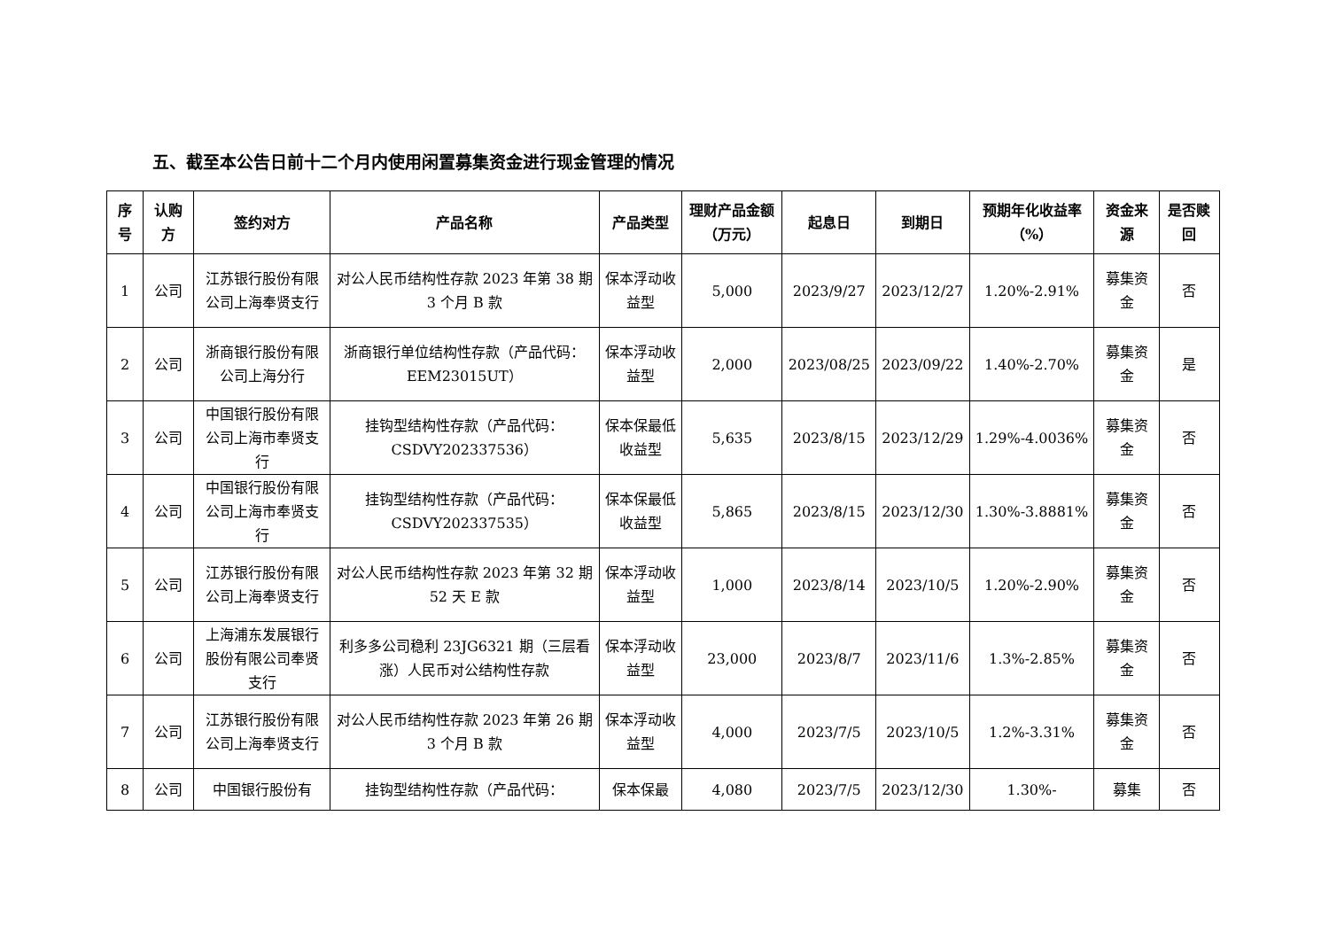五、截至本公告日前十二个月内使用闲置募集资金进行现金管理的情况
| 序号 | 认购方 | 签约对方 | 产品名称 | 产品类型 | 理财产品金额（万元） | 起息日 | 到期日 | 预期年化收益率（%） | 资金来源 | 是否赎回 |
| --- | --- | --- | --- | --- | --- | --- | --- | --- | --- | --- |
| 1 | 公司 | 江苏银行股份有限公司上海奉贤支行 | 对公人民币结构性存款 2023 年第 38 期 3 个月 B 款 | 保本浮动收益型 | 5,000 | 2023/9/27 | 2023/12/27 | 1.20%-2.91% | 募集资金 | 否 |
| 2 | 公司 | 浙商银行股份有限公司上海分行 | 浙商银行单位结构性存款（产品代码：EEM23015UT） | 保本浮动收益型 | 2,000 | 2023/08/25 | 2023/09/22 | 1.40%-2.70% | 募集资金 | 是 |
| 3 | 公司 | 中国银行股份有限公司上海市奉贤支行 | 挂钩型结构性存款（产品代码：CSDVY202337536） | 保本保最低收益型 | 5,635 | 2023/8/15 | 2023/12/29 | 1.29%-4.0036% | 募集资金 | 否 |
| 4 | 公司 | 中国银行股份有限公司上海市奉贤支行 | 挂钩型结构性存款（产品代码：CSDVY202337535） | 保本保最低收益型 | 5,865 | 2023/8/15 | 2023/12/30 | 1.30%-3.8881% | 募集资金 | 否 |
| 5 | 公司 | 江苏银行股份有限公司上海奉贤支行 | 对公人民币结构性存款 2023 年第 32 期 52 天 E 款 | 保本浮动收益型 | 1,000 | 2023/8/14 | 2023/10/5 | 1.20%-2.90% | 募集资金 | 否 |
| 6 | 公司 | 上海浦东发展银行股份有限公司奉贤支行 | 利多多公司稳利 23JG6321 期（三层看涨）人民币对公结构性存款 | 保本浮动收益型 | 23,000 | 2023/8/7 | 2023/11/6 | 1.3%-2.85% | 募集资金 | 否 |
| 7 | 公司 | 江苏银行股份有限公司上海奉贤支行 | 对公人民币结构性存款 2023 年第 26 期 3 个月 B 款 | 保本浮动收益型 | 4,000 | 2023/7/5 | 2023/10/5 | 1.2%-3.31% | 募集资金 | 否 |
| 8 | 公司 | 中国银行股份有 | 挂钩型结构性存款（产品代码： | 保本保最 | 4,080 | 2023/7/5 | 2023/12/30 | 1.30%- | 募集 | 否 |